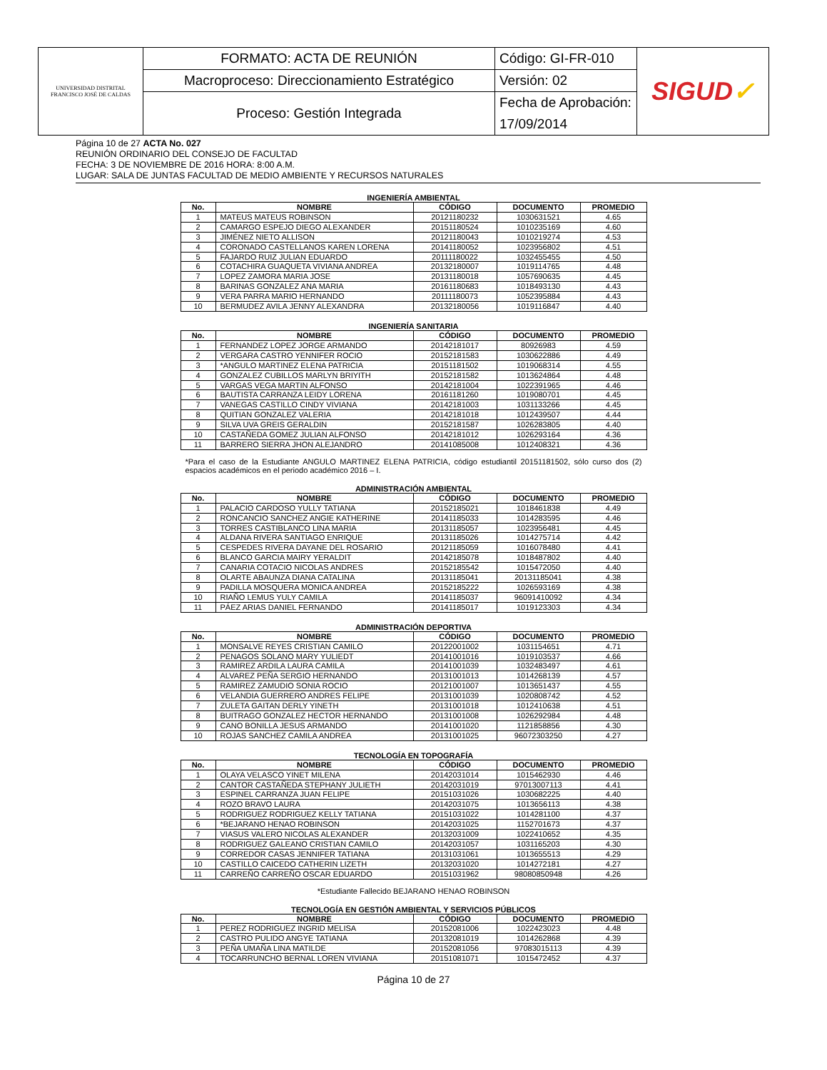| UNIVERSIDAD DISTRITAL FRANCISCO JOSÉ DE CALDAS | FORMATO: ACTA DE REUNIÓN | Código: GI-FR-010 | SIGUD ✓ |
| | Macroproceso: Direccionamiento Estratégico | Versión: 02 | |
| | Proceso: Gestión Integrada | Fecha de Aprobación: | |
| | | 17/09/2014 | |
Página 10 de 27 ACTA No. 027
REUNIÓN ORDINARIO DEL CONSEJO DE FACULTAD
FECHA: 3 DE NOVIEMBRE DE 2016 HORA: 8:00 A.M.
LUGAR: SALA DE JUNTAS FACULTAD DE MEDIO AMBIENTE Y RECURSOS NATURALES
INGENIERÍA AMBIENTAL
| No. | NOMBRE | CÓDIGO | DOCUMENTO | PROMEDIO |
| --- | --- | --- | --- | --- |
| 1 | MATEUS MATEUS ROBINSON | 20121180232 | 1030631521 | 4.65 |
| 2 | CAMARGO ESPEJO DIEGO ALEXANDER | 20151180524 | 1010235169 | 4.60 |
| 3 | JIMÉNEZ NIETO ALLISON | 20121180043 | 1010219274 | 4.53 |
| 4 | CORONADO CASTELLANOS KAREN LORENA | 20141180052 | 1023956802 | 4.51 |
| 5 | FAJARDO RUIZ JULIAN EDUARDO | 20111180022 | 1032455455 | 4.50 |
| 6 | COTACHIRA GUAQUETA VIVIANA ANDREA | 20132180007 | 1019114765 | 4.48 |
| 7 | LOPEZ ZAMORA MARIA JOSE | 20131180018 | 1057690635 | 4.45 |
| 8 | BARINAS GONZALEZ ANA MARIA | 20161180683 | 1018493130 | 4.43 |
| 9 | VERA PARRA MARIO HERNANDO | 20111180073 | 1052395884 | 4.43 |
| 10 | BERMUDEZ AVILA JENNY ALEXANDRA | 20132180056 | 1019116847 | 4.40 |
INGENIERÍA SANITARIA
| No. | NOMBRE | CÓDIGO | DOCUMENTO | PROMEDIO |
| --- | --- | --- | --- | --- |
| 1 | FERNANDEZ LOPEZ JORGE ARMANDO | 20142181017 | 80926983 | 4.59 |
| 2 | VERGARA CASTRO YENNIFER ROCIO | 20152181583 | 1030622886 | 4.49 |
| 3 | *ANGULO MARTINEZ ELENA PATRICIA | 20151181502 | 1019068314 | 4.55 |
| 4 | GONZALEZ CUBILLOS MARLYN BRIYITH | 20152181582 | 1013624864 | 4.48 |
| 5 | VARGAS VEGA MARTIN ALFONSO | 20142181004 | 1022391965 | 4.46 |
| 6 | BAUTISTA CARRANZA LEIDY LORENA | 20161181260 | 1019080701 | 4.45 |
| 7 | VANEGAS CASTILLO CINDY VIVIANA | 20142181003 | 1031133266 | 4.45 |
| 8 | QUITIAN GONZALEZ VALERIA | 20142181018 | 1012439507 | 4.44 |
| 9 | SILVA UVA GREIS GERALDIN | 20152181587 | 1026283805 | 4.40 |
| 10 | CASTAÑEDA GOMEZ JULIAN ALFONSO | 20142181012 | 1026293164 | 4.36 |
| 11 | BARRERO SIERRA JHON ALEJANDRO | 20141085008 | 1012408321 | 4.36 |
*Para el caso de la Estudiante ANGULO MARTINEZ ELENA PATRICIA, código estudiantil 20151181502, sólo curso dos (2) espacios académicos en el periodo académico 2016 – I.
ADMINISTRACIÓN AMBIENTAL
| No. | NOMBRE | CÓDIGO | DOCUMENTO | PROMEDIO |
| --- | --- | --- | --- | --- |
| 1 | PALACIO CARDOSO YULLY TATIANA | 20152185021 | 1018461838 | 4.49 |
| 2 | RONCANCIO SANCHEZ ANGIE KATHERINE | 20141185033 | 1014283595 | 4.46 |
| 3 | TORRES CASTIBLANCO LINA MARIA | 20131185057 | 1023956481 | 4.45 |
| 4 | ALDANA RIVERA SANTIAGO ENRIQUE | 20131185026 | 1014275714 | 4.42 |
| 5 | CESPEDES RIVERA DAYANE DEL ROSARIO | 20121185059 | 1016078480 | 4.41 |
| 6 | BLANCO GARCIA MAIRY YERALDIT | 20142185078 | 1018487802 | 4.40 |
| 7 | CANARIA COTACIO NICOLAS ANDRES | 20152185542 | 1015472050 | 4.40 |
| 8 | OLARTE ABAUNZA DIANA CATALINA | 20131185041 | 20131185041 | 4.38 |
| 9 | PADILLA MOSQUERA MONICA ANDREA | 20152185222 | 1026593169 | 4.38 |
| 10 | RIAÑO LEMUS YULY CAMILA | 20141185037 | 96091410092 | 4.34 |
| 11 | PÁEZ ARIAS DANIEL FERNANDO | 20141185017 | 1019123303 | 4.34 |
ADMINISTRACIÓN DEPORTIVA
| No. | NOMBRE | CÓDIGO | DOCUMENTO | PROMEDIO |
| --- | --- | --- | --- | --- |
| 1 | MONSALVE REYES CRISTIAN CAMILO | 20122001002 | 1031154651 | 4.71 |
| 2 | PENAGOS SOLANO MARY YULIEDT | 20141001016 | 1019103537 | 4.66 |
| 3 | RAMIREZ ARDILA LAURA CAMILA | 20141001039 | 1032483497 | 4.61 |
| 4 | ALVAREZ PEÑA SERGIO HERNANDO | 20131001013 | 1014268139 | 4.57 |
| 5 | RAMIREZ ZAMUDIO SONIA ROCIO | 20121001007 | 1013651437 | 4.55 |
| 6 | VELANDIA GUERRERO ANDRES FELIPE | 20131001039 | 1020808742 | 4.52 |
| 7 | ZULETA GAITAN DERLY YINETH | 20131001018 | 1012410638 | 4.51 |
| 8 | BUITRAGO GONZALEZ HECTOR HERNANDO | 20131001008 | 1026292984 | 4.48 |
| 9 | CANO BONILLA JESUS ARMANDO | 20141001020 | 1121858856 | 4.30 |
| 10 | ROJAS SANCHEZ CAMILA ANDREA | 20131001025 | 96072303250 | 4.27 |
TECNOLOGÍA EN TOPOGRAFÍA
| No. | NOMBRE | CÓDIGO | DOCUMENTO | PROMEDIO |
| --- | --- | --- | --- | --- |
| 1 | OLAYA VELASCO YINET MILENA | 20142031014 | 1015462930 | 4.46 |
| 2 | CANTOR CASTAÑEDA STEPHANY JULIETH | 20142031019 | 97013007113 | 4.41 |
| 3 | ESPINEL CARRANZA JUAN FELIPE | 20151031026 | 1030682225 | 4.40 |
| 4 | ROZO BRAVO LAURA | 20142031075 | 1013656113 | 4.38 |
| 5 | RODRIGUEZ RODRIGUEZ KELLY TATIANA | 20151031022 | 1014281100 | 4.37 |
| 6 | *BEJARANO HENAO ROBINSON | 20142031025 | 1152701673 | 4.37 |
| 7 | VIASUS VALERO NICOLAS ALEXANDER | 20132031009 | 1022410652 | 4.35 |
| 8 | RODRIGUEZ GALEANO CRISTIAN CAMILO | 20142031057 | 1031165203 | 4.30 |
| 9 | CORREDOR CASAS JENNIFER TATIANA | 20131031061 | 1013655513 | 4.29 |
| 10 | CASTILLO CAICEDO CATHERIN LIZETH | 20132031020 | 1014272181 | 4.27 |
| 11 | CARREÑO CARREÑO OSCAR EDUARDO | 20151031962 | 98080850948 | 4.26 |
*Estudiante Fallecido BEJARANO HENAO ROBINSON
TECNOLOGÍA EN GESTIÓN AMBIENTAL Y SERVICIOS PÚBLICOS
| No. | NOMBRE | CÓDIGO | DOCUMENTO | PROMEDIO |
| --- | --- | --- | --- | --- |
| 1 | PEREZ RODRIGUEZ INGRID MELISA | 20152081006 | 1022423023 | 4.48 |
| 2 | CASTRO PULIDO ANGYE TATIANA | 20132081019 | 1014262868 | 4.39 |
| 3 | PEÑA UMAÑA LINA MATILDE | 20152081056 | 97083015113 | 4.39 |
| 4 | TOCARRUNCHO BERNAL LOREN VIVIANA | 20151081071 | 1015472452 | 4.37 |
Página 10 de 27